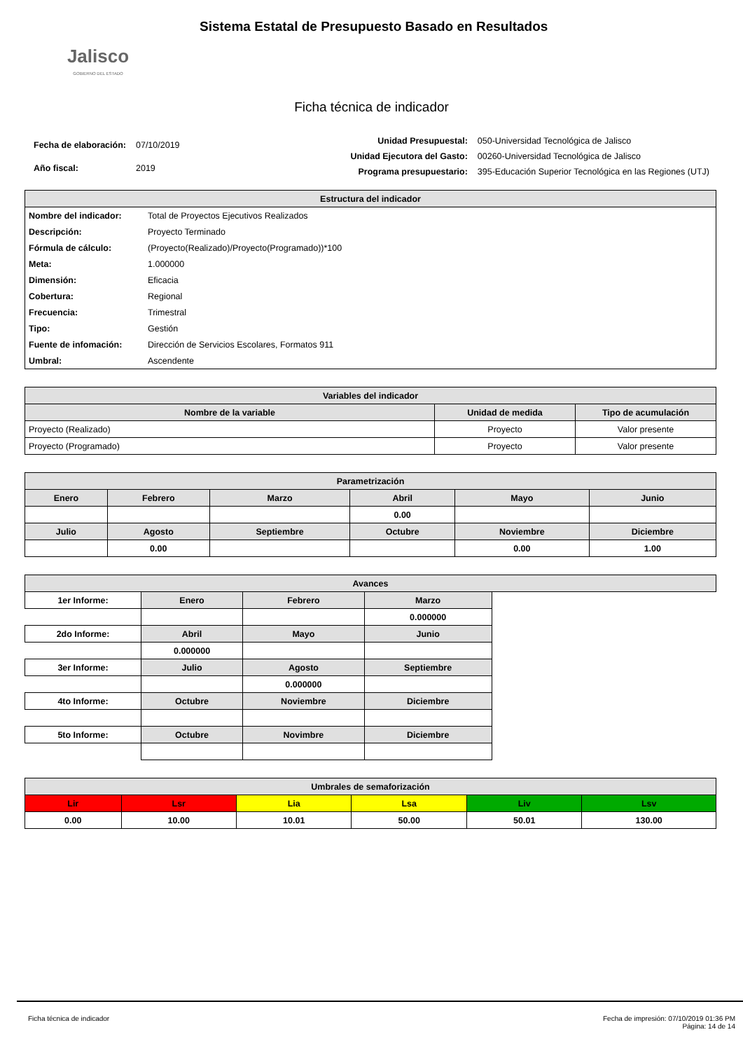Jalisco
GOBIERNO DEL ESTADO
Sistema Estatal de Presupuesto Basado en Resultados
Ficha técnica de indicador
| Fecha de elaboración: | 07/10/2019 |
| Año fiscal: | 2019 |
| Unidad Presupuestal: | 050-Universidad Tecnológica de Jalisco |
| Unidad Ejecutora del Gasto: | 00260-Universidad Tecnológica de Jalisco |
| Programa presupuestario: | 395-Educación Superior Tecnológica en las Regiones (UTJ) |
| Estructura del indicador | |
| --- | --- |
| Nombre del indicador: | Total de Proyectos Ejecutivos Realizados |
| Descripción: | Proyecto Terminado |
| Fórmula de cálculo: | (Proyecto(Realizado)/Proyecto(Programado))*100 |
| Meta: | 1.000000 |
| Dimensión: | Eficacia |
| Cobertura: | Regional |
| Frecuencia: | Trimestral |
| Tipo: | Gestión |
| Fuente de infomación: | Dirección de Servicios Escolares, Formatos 911 |
| Umbral: | Ascendente |
| Variables del indicador | | |
| --- | --- | --- |
| Nombre de la variable | Unidad de medida | Tipo de acumulación |
| Proyecto (Realizado) | Proyecto | Valor presente |
| Proyecto (Programado) | Proyecto | Valor presente |
| Parametrización | | | | | |
| --- | --- | --- | --- | --- | --- |
| Enero | Febrero | Marzo | Abril | Mayo | Junio |
| | | | 0.00 | | |
| Julio | Agosto | Septiembre | Octubre | Noviembre | Diciembre |
| | 0.00 | | | 0.00 | 1.00 |
| Avances | | | | |
| --- | --- | --- | --- | --- |
| 1er Informe: | Enero | Febrero | Marzo | |
| | | | 0.000000 | |
| 2do Informe: | Abril | Mayo | Junio | |
| | 0.000000 | | | |
| 3er Informe: | Julio | Agosto | Septiembre | |
| | | 0.000000 | | |
| 4to Informe: | Octubre | Noviembre | Diciembre | |
| 5to Informe: | Octubre | Novimbre | Diciembre | |
| Umbrales de semaforización | | | | | |
| --- | --- | --- | --- | --- | --- |
| Lir | Lsr | Lia | Lsa | Liv | Lsv |
| 0.00 | 10.00 | 10.01 | 50.00 | 50.01 | 130.00 |
Ficha técnica de indicador Fecha de impresión: 07/10/2019 01:36 PM
Página: 14 de 14